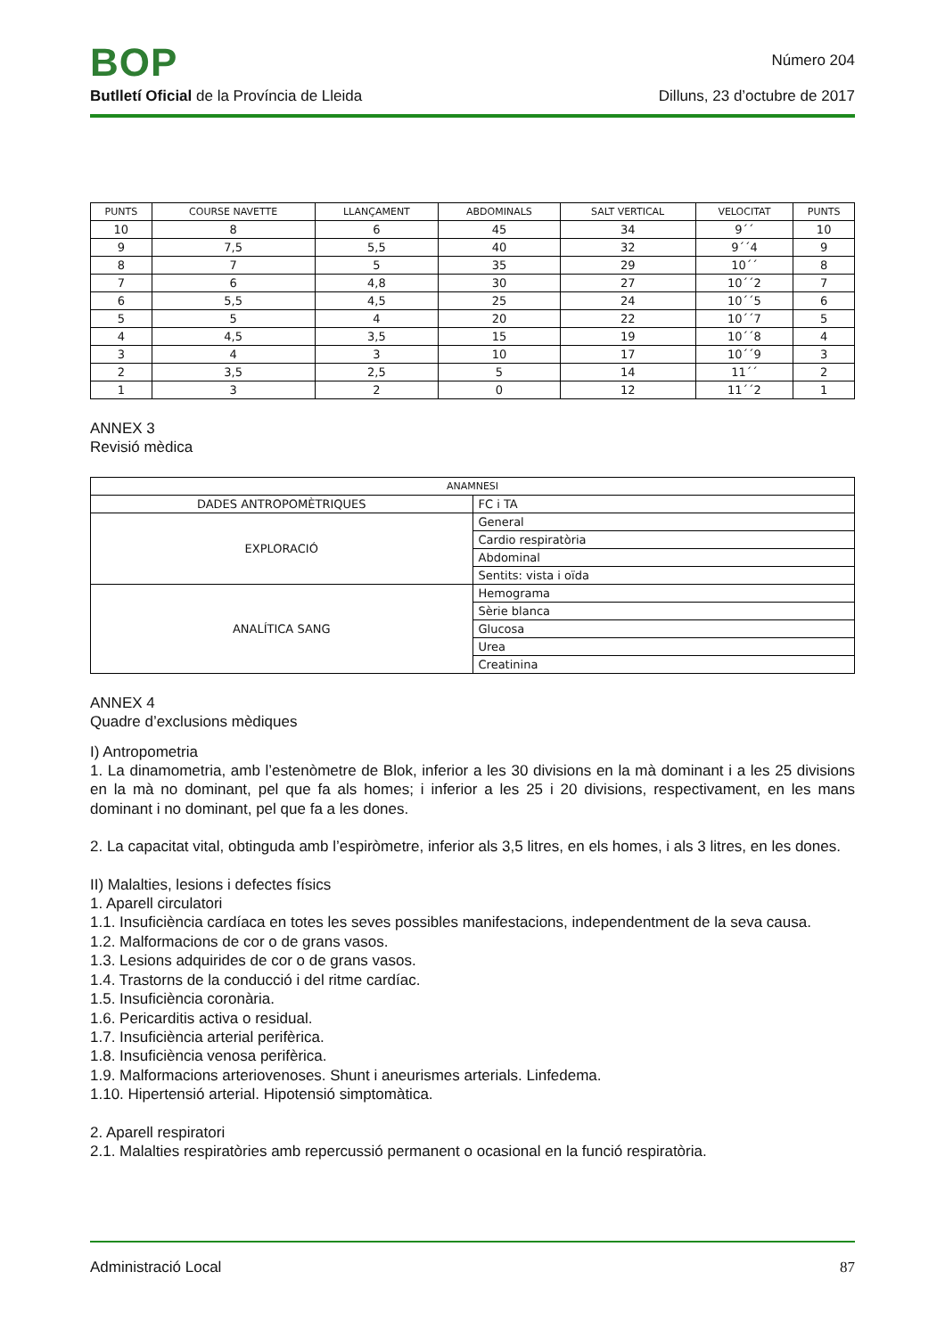BOP
Número 204
Butlletí Oficial de la Província de Lleida
Dilluns, 23 d’octubre de 2017
| PUNTS | COURSE NAVETTE | LLANÇAMENT | ABDOMINALS | SALT VERTICAL | VELOCITAT | PUNTS |
| --- | --- | --- | --- | --- | --- | --- |
| 10 | 8 | 6 | 45 | 34 | 9´´ | 10 |
| 9 | 7,5 | 5,5 | 40 | 32 | 9´´4 | 9 |
| 8 | 7 | 5 | 35 | 29 | 10´´ | 8 |
| 7 | 6 | 4,8 | 30 | 27 | 10´´2 | 7 |
| 6 | 5,5 | 4,5 | 25 | 24 | 10´´5 | 6 |
| 5 | 5 | 4 | 20 | 22 | 10´´7 | 5 |
| 4 | 4,5 | 3,5 | 15 | 19 | 10´´8 | 4 |
| 3 | 4 | 3 | 10 | 17 | 10´´9 | 3 |
| 2 | 3,5 | 2,5 | 5 | 14 | 11´´ | 2 |
| 1 | 3 | 2 | 0 | 12 | 11´´2 | 1 |
ANNEX 3
Revisió mèdica
| ANAMNESI | |
| --- | --- |
| DADES ANTROPOMÈTRIQUES | FC i TA |
| EXPLORACIÓ | General |
| | Cardio respiratòria |
| | Abdominal |
| | Sentits: vista i oïda |
| ANALÍTICA SANG | Hemograma |
| | Sèrie blanca |
| | Glucosa |
| | Urea |
| | Creatinina |
ANNEX 4
Quadre d’exclusions mèdiques
I) Antropometria
1. La dinamometria, amb l’estenòmetre de Blok, inferior a les 30 divisions en la mà dominant i a les 25 divisions en la mà no dominant, pel que fa als homes; i inferior a les 25 i 20 divisions, respectivament, en les mans dominant i no dominant, pel que fa a les dones.
2. La capacitat vital, obtinguda amb l’espiròmetre, inferior als 3,5 litres, en els homes, i als 3 litres, en les dones.
II) Malalties, lesions i defectes físics
1. Aparell circulatori
1.1. Insuficiència cardíaca en totes les seves possibles manifestacions, independentment de la seva causa.
1.2. Malformacions de cor o de grans vasos.
1.3. Lesions adquirides de cor o de grans vasos.
1.4. Trastorns de la conducció i del ritme cardíac.
1.5. Insuficiència coronària.
1.6. Pericarditis activa o residual.
1.7. Insuficiència arterial perifèrica.
1.8. Insuficiència venosa perifèrica.
1.9. Malformacions arteriovenoses. Shunt i aneurismes arterials. Linfedema.
1.10. Hipertensió arterial. Hipotensió simptomàtica.
2. Aparell respiratori
2.1. Malalties respiratòries amb repercussió permanent o ocasional en la funció respiratòria.
Administració Local 87